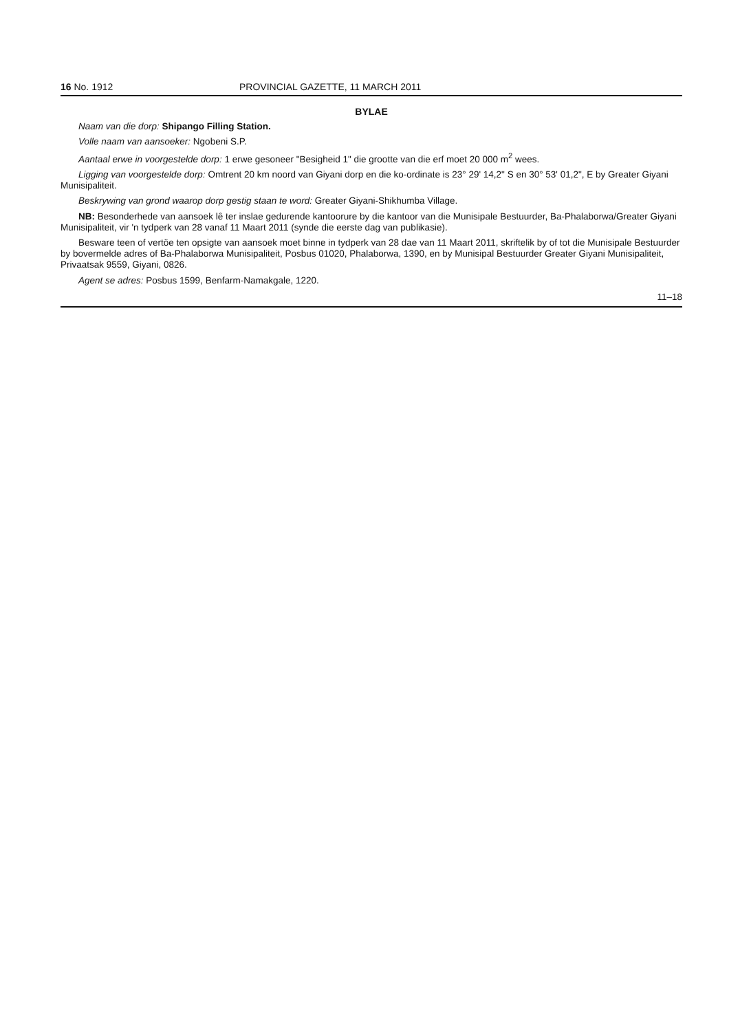16 No. 1912 PROVINCIAL GAZETTE, 11 MARCH 2011
BYLAE
Naam van die dorp: Shipango Filling Station.
Volle naam van aansoeker: Ngobeni S.P.
Aantaal erwe in voorgestelde dorp: 1 erwe gesoneer "Besigheid 1" die grootte van die erf moet 20 000 m<sup>2</sup> wees.
Ligging van voorgestelde dorp: Omtrent 20 km noord van Giyani dorp en die ko-ordinate is 23° 29' 14,2" S en 30° 53' 01,2", E by Greater Giyani Munisipaliteit.
Beskrywing van grond waarop dorp gestig staan te word: Greater Giyani-Shikhumba Village.
NB: Besonderhede van aansoek lê ter inslae gedurende kantoorure by die kantoor van die Munisipale Bestuurder, Ba-Phalaborwa/Greater Giyani Munisipaliteit, vir 'n tydperk van 28 vanaf 11 Maart 2011 (synde die eerste dag van publikasie).
Besware teen of vertöe ten opsigte van aansoek moet binne in tydperk van 28 dae van 11 Maart 2011, skriftelik by of tot die Munisipale Bestuurder by bovermelde adres of Ba-Phalaborwa Munisipaliteit, Posbus 01020, Phalaborwa, 1390, en by Munisipal Bestuurder Greater Giyani Munisipaliteit, Privaatsak 9559, Giyani, 0826.
Agent se adres: Posbus 1599, Benfarm-Namakgale, 1220.
11–18